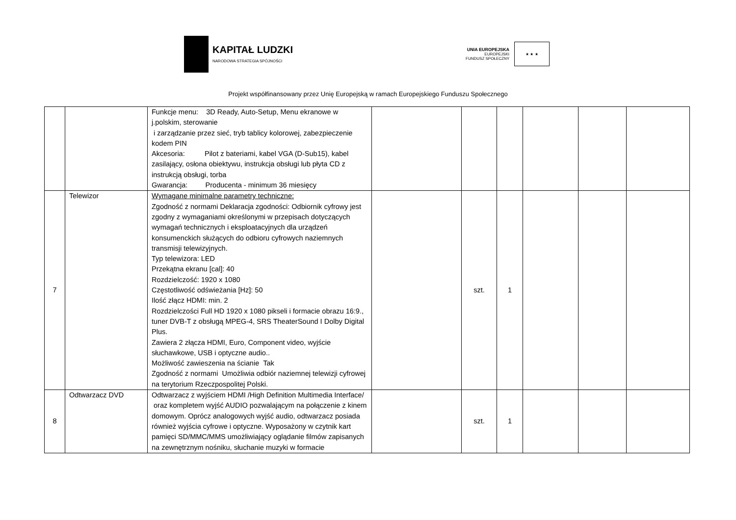KAPITAŁ LUDZKI
NARODOWA STRATEGIA SPÓJNOŚCI
UNIA EUROPEJSKA
EUROPEJSKI
FUNDUSZ SPOŁECZNY
★ ★ ★
Projekt współfinansowany przez Unię Europejską w ramach Europejskiego Funduszu Społecznego
| | | Funkcje menu: 3D Ready, Auto-Setup, Menu ekranowe w j.polskim, sterowanie i zarządzanie przez sieć, tryb tablicy kolorowej, zabezpieczenie kodem PIN Akcesoria: Pilot z bateriami, kabel VGA (D-Sub15), kabel zasilający, osłona obiektywu, instrukcja obsługi lub płyta CD z instrukcją obsługi, torba Gwarancja: Producenta - minimum 36 miesięcy | | | | | | |
| 7 | Telewizor | Wymagane minimalne parametry techniczne: Zgodność z normami Deklaracja zgodności: Odbiornik cyfrowy jest zgodny z wymaganiami określonymi w przepisach dotyczących wymagań technicznych i eksploatacyjnych dla urządzeń konsumenckich służących do odbioru cyfrowych naziemnych transmisji telewizyjnych. Typ telewizora: LED Przekątna ekranu [cal]: 40 Rozdzielczość: 1920 x 1080 Częstotliwość odświeżania [Hz]: 50 Ilość złącz HDMI: min. 2 Rozdzielczości Full HD 1920 x 1080 pikseli i formacie obrazu 16:9., tuner DVB-T z obsługą MPEG-4, SRS TheaterSound I Dolby Digital Plus. Zawiera 2 złącza HDMI, Euro, Component video, wyjście słuchawkowe, USB i optyczne audio.. Możliwość zawieszenia na ścianie Tak Zgodność z normami Umożliwia odbiór naziemnej telewizji cyfrowej na terytorium Rzeczpospolitej Polski. | | szt. | 1 | | | |
| 8 | Odtwarzacz DVD | Odtwarzacz z wyjściem HDMI /High Definition Multimedia Interface/ oraz kompletem wyjść AUDIO pozwalającym na połączenie z kinem domowym. Oprócz analogowych wyjść audio, odtwarzacz posiada również wyjścia cyfrowe i optyczne. Wyposażony w czytnik kart pamięci SD/MMC/MMS umożliwiający oglądanie filmów zapisanych na zewnętrznym nośniku, słuchanie muzyki w formacie | | szt. | 1 | | | |